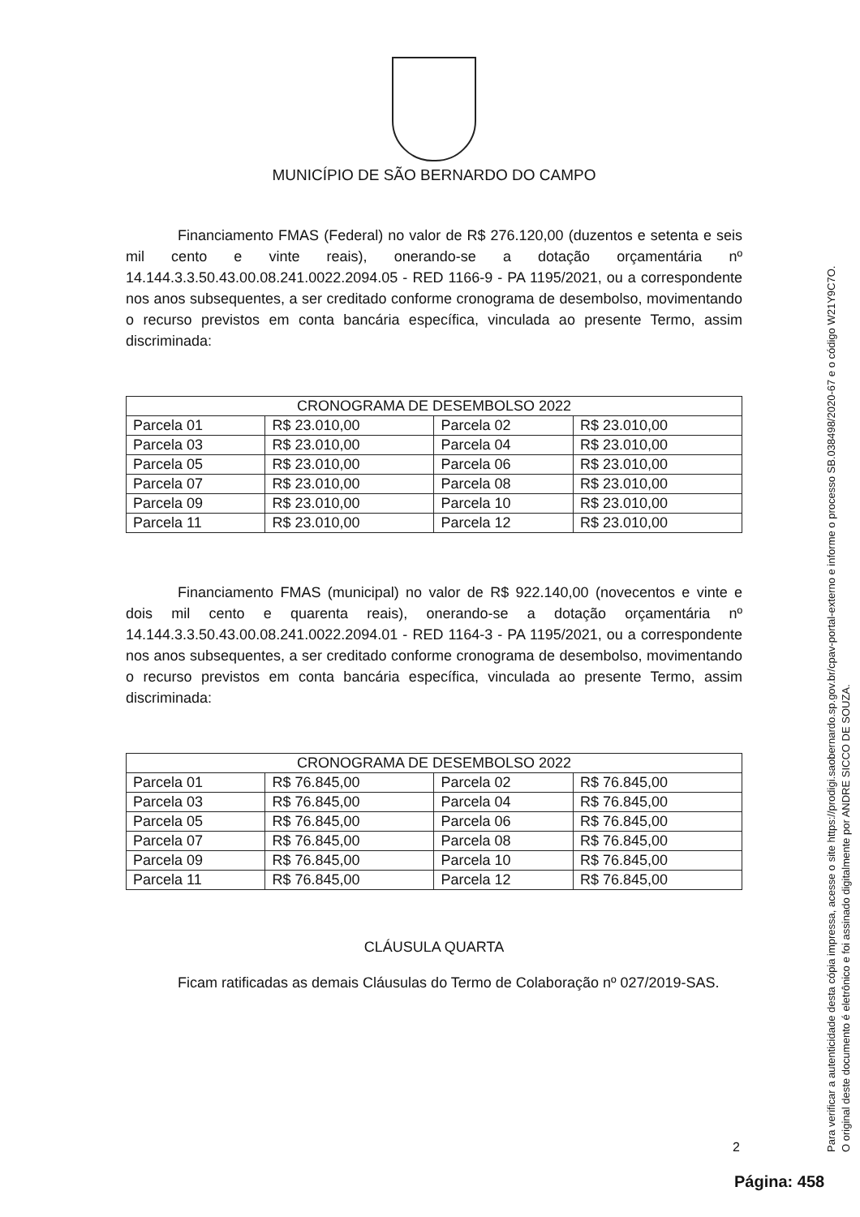MUNICÍPIO DE SÃO BERNARDO DO CAMPO
Financiamento FMAS (Federal) no valor de R$ 276.120,00 (duzentos e setenta e seis mil cento e vinte reais), onerando-se a dotação orçamentária nº 14.144.3.3.50.43.00.08.241.0022.2094.05 - RED 1166-9 - PA 1195/2021, ou a correspondente nos anos subsequentes, a ser creditado conforme cronograma de desembolso, movimentando o recurso previstos em conta bancária específica, vinculada ao presente Termo, assim discriminada:
| CRONOGRAMA DE DESEMBOLSO 2022 | | | |
| --- | --- | --- | --- |
| Parcela 01 | R$ 23.010,00 | Parcela 02 | R$ 23.010,00 |
| Parcela 03 | R$ 23.010,00 | Parcela 04 | R$ 23.010,00 |
| Parcela 05 | R$ 23.010,00 | Parcela 06 | R$ 23.010,00 |
| Parcela 07 | R$ 23.010,00 | Parcela 08 | R$ 23.010,00 |
| Parcela 09 | R$ 23.010,00 | Parcela 10 | R$ 23.010,00 |
| Parcela 11 | R$ 23.010,00 | Parcela 12 | R$ 23.010,00 |
Financiamento FMAS (municipal) no valor de R$ 922.140,00 (novecentos e vinte e dois mil cento e quarenta reais), onerando-se a dotação orçamentária nº 14.144.3.3.50.43.00.08.241.0022.2094.01 - RED 1164-3 - PA 1195/2021, ou a correspondente nos anos subsequentes, a ser creditado conforme cronograma de desembolso, movimentando o recurso previstos em conta bancária específica, vinculada ao presente Termo, assim discriminada:
| CRONOGRAMA DE DESEMBOLSO 2022 | | | |
| --- | --- | --- | --- |
| Parcela 01 | R$ 76.845,00 | Parcela 02 | R$ 76.845,00 |
| Parcela 03 | R$ 76.845,00 | Parcela 04 | R$ 76.845,00 |
| Parcela 05 | R$ 76.845,00 | Parcela 06 | R$ 76.845,00 |
| Parcela 07 | R$ 76.845,00 | Parcela 08 | R$ 76.845,00 |
| Parcela 09 | R$ 76.845,00 | Parcela 10 | R$ 76.845,00 |
| Parcela 11 | R$ 76.845,00 | Parcela 12 | R$ 76.845,00 |
CLÁUSULA QUARTA
Ficam ratificadas as demais Cláusulas do Termo de Colaboração nº 027/2019-SAS.
2
Página: 458
Para verificar a autenticidade desta cópia impressa, acesse o site https://prodigi.saobernardo.sp.gov.br/cpav-portal-externo e informe o processo SB.038498/2020-67 e o código W21Y9C7O.
O original deste documento é eletrônico e foi assinado digitalmente por ANDRE SICCO DE SOUZA.